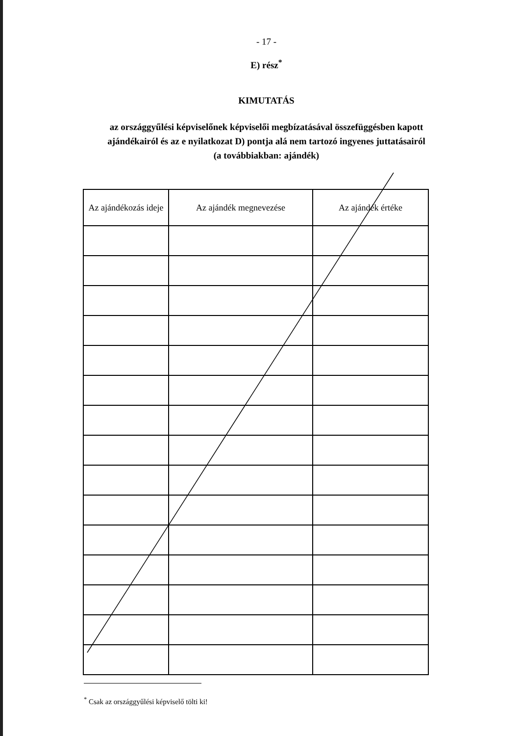- 17 -
E) rész<sup>*</sup>
KIMUTATÁS
az országgyűlési képviselőnek képviselői megbízatásával összefüggésben kapott
ajándékairól és az e nyilatkozat D) pontja alá nem tartozó ingyenes juttatásairól
(a továbbiakban: ajándék)
| Az ajándékozás ideje | Az ajándék megnevezése | Az ajándék értéke |
| --- | --- | --- |
<sup>*</sup> Csak az országgyűlési képviselő tölti ki!